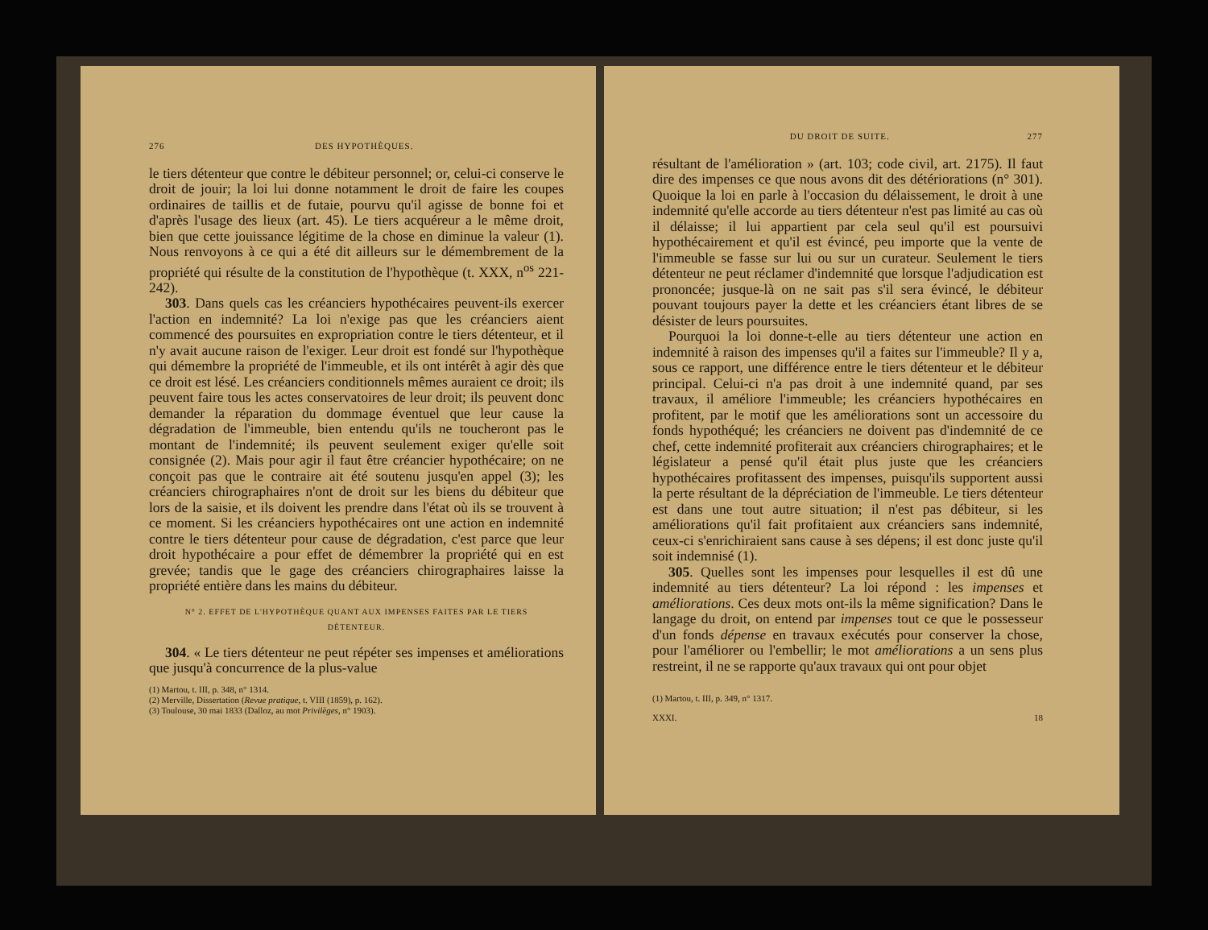276 DES HYPOTHÈQUES.
le tiers détenteur que contre le débiteur personnel; or, celui-ci conserve le droit de jouir; la loi lui donne notamment le droit de faire les coupes ordinaires de taillis et de futaie, pourvu qu'il agisse de bonne foi et d'après l'usage des lieux (art. 45). Le tiers acquéreur a le même droit, bien que cette jouissance légitime de la chose en diminue la valeur (1). Nous renvoyons à ce qui a été dit ailleurs sur le démembrement de la propriété qui résulte de la constitution de l'hypothèque (t. XXX, n<sup>os</sup> 221-242).
303. Dans quels cas les créanciers hypothécaires peuvent-ils exercer l'action en indemnité? La loi n'exige pas que les créanciers aient commencé des poursuites en expropriation contre le tiers détenteur, et il n'y avait aucune raison de l'exiger. Leur droit est fondé sur l'hypothèque qui démembre la propriété de l'immeuble, et ils ont intérêt à agir dès que ce droit est lésé. Les créanciers conditionnels mêmes auraient ce droit; ils peuvent faire tous les actes conservatoires de leur droit; ils peuvent donc demander la réparation du dommage éventuel que leur cause la dégradation de l'immeuble, bien entendu qu'ils ne toucheront pas le montant de l'indemnité; ils peuvent seulement exiger qu'elle soit consignée (2). Mais pour agir il faut être créancier hypothécaire; on ne conçoit pas que le contraire ait été soutenu jusqu'en appel (3); les créanciers chirographaires n'ont de droit sur les biens du débiteur que lors de la saisie, et ils doivent les prendre dans l'état où ils se trouvent à ce moment. Si les créanciers hypothécaires ont une action en indemnité contre le tiers détenteur pour cause de dégradation, c'est parce que leur droit hypothécaire a pour effet de démembrer la propriété qui en est grevée; tandis que le gage des créanciers chirographaires laisse la propriété entière dans les mains du débiteur.
N° 2. EFFET DE L'HYPOTHÈQUE QUANT AUX IMPENSES FAITES PAR LE TIERS DÉTENTEUR.
304. « Le tiers détenteur ne peut répéter ses impenses et améliorations que jusqu'à concurrence de la plus-value
(1) Martou, t. III, p. 348, n° 1314.
(2) Merville, Dissertation (Revue pratique, t. VIII (1859), p. 162).
(3) Toulouse, 30 mai 1833 (Dalloz, au mot Privilèges, n° 1903).
DU DROIT DE SUITE. 277
résultant de l'amélioration » (art. 103; code civil, art. 2175). Il faut dire des impenses ce que nous avons dit des détériorations (n° 301). Quoique la loi en parle à l'occasion du délaissement, le droit à une indemnité qu'elle accorde au tiers détenteur n'est pas limité au cas où il délaisse; il lui appartient par cela seul qu'il est poursuivi hypothécairement et qu'il est évincé, peu importe que la vente de l'immeuble se fasse sur lui ou sur un curateur. Seulement le tiers détenteur ne peut réclamer d'indemnité que lorsque l'adjudication est prononcée; jusque-là on ne sait pas s'il sera évincé, le débiteur pouvant toujours payer la dette et les créanciers étant libres de se désister de leurs poursuites.
Pourquoi la loi donne-t-elle au tiers détenteur une action en indemnité à raison des impenses qu'il a faites sur l'immeuble? Il y a, sous ce rapport, une différence entre le tiers détenteur et le débiteur principal. Celui-ci n'a pas droit à une indemnité quand, par ses travaux, il améliore l'immeuble; les créanciers hypothécaires en profitent, par le motif que les améliorations sont un accessoire du fonds hypothéqué; les créanciers ne doivent pas d'indemnité de ce chef, cette indemnité profiterait aux créanciers chirographaires; et le législateur a pensé qu'il était plus juste que les créanciers hypothécaires profitassent des impenses, puisqu'ils supportent aussi la perte résultant de la dépréciation de l'immeuble. Le tiers détenteur est dans une tout autre situation; il n'est pas débiteur, si les améliorations qu'il fait profitaient aux créanciers sans indemnité, ceux-ci s'enrichiraient sans cause à ses dépens; il est donc juste qu'il soit indemnisé (1).
305. Quelles sont les impenses pour lesquelles il est dû une indemnité au tiers détenteur? La loi répond : les impenses et améliorations. Ces deux mots ont-ils la même signification? Dans le langage du droit, on entend par impenses tout ce que le possesseur d'un fonds dépense en travaux exécutés pour conserver la chose, pour l'améliorer ou l'embellir; le mot améliorations a un sens plus restreint, il ne se rapporte qu'aux travaux qui ont pour objet
(1) Martou, t. III, p. 349, n° 1317.
XXXI. 18